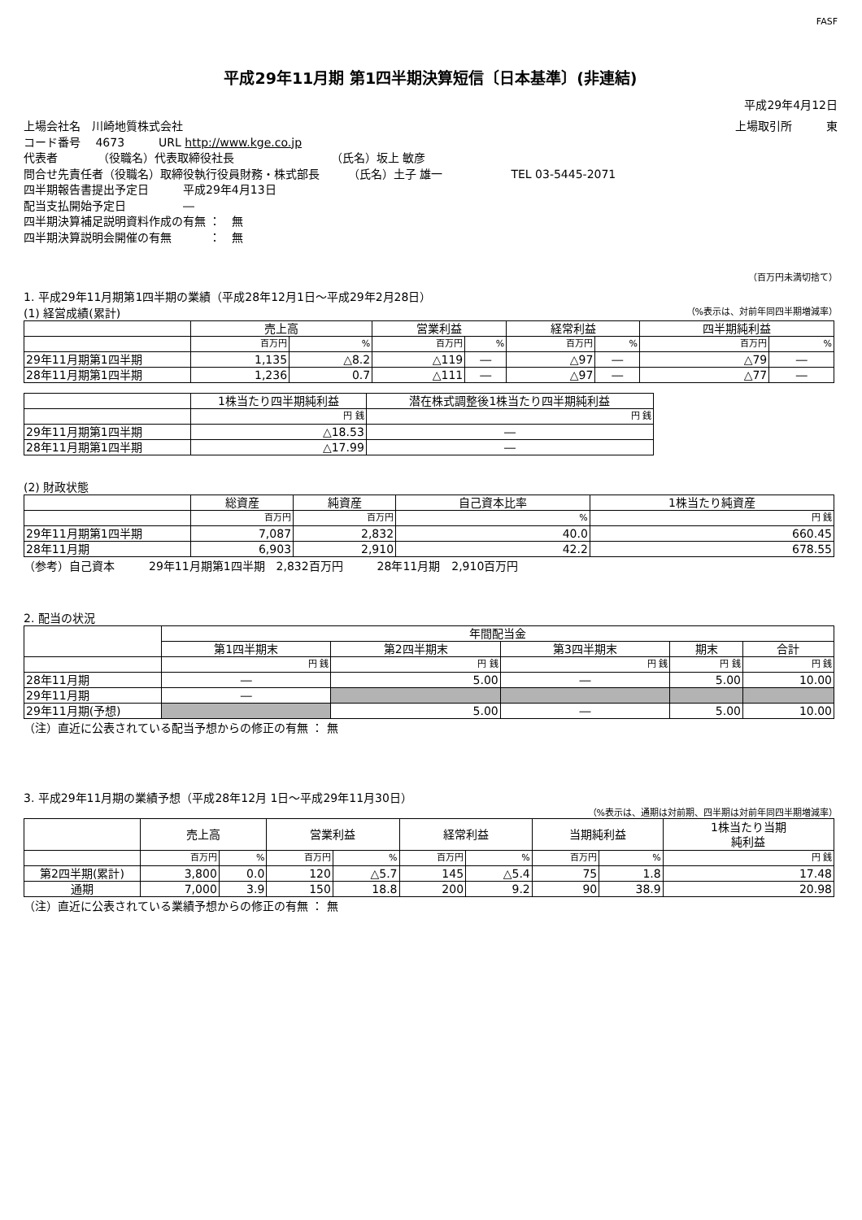FASF
平成29年11月期 第1四半期決算短信〔日本基準〕(非連結)
平成29年4月12日
上場会社名　川崎地質株式会社 上場取引所　　　東
コード番号　 4673　　　URL http://www.kge.co.jp
代表者　　　　（役職名）代表取締役社長　　　　　　　　　（氏名）坂上 敏彦
問合せ先責任者（役職名）取締役執行役員財務・株式部長　　　（氏名）土子 雄一　　　　　　TEL 03-5445-2071
四半期報告書提出予定日　　　平成29年4月13日
配当支払開始予定日　　　　　―
四半期決算補足説明資料作成の有無 ：　無
四半期決算説明会開催の有無　　　 ：　無
（百万円未満切捨て）
1. 平成29年11月期第1四半期の業績（平成28年12月1日～平成29年2月28日）
(1) 経営成績(累計) （%表示は、対前年同四半期増減率）
| | 売上高 | | 営業利益 | | 経常利益 | | 四半期純利益 | |
| --- | --- | --- | --- | --- | --- | --- | --- | --- |
| | 百万円 | % | 百万円 | % | 百万円 | % | 百万円 | % |
| 29年11月期第1四半期 | 1,135 | △8.2 | △119 | ― | △97 | ― | △79 | ― |
| 28年11月期第1四半期 | 1,236 | 0.7 | △111 | ― | △97 | ― | △77 | ― |
| | 1株当たり四半期純利益 | 潜在株式調整後1株当たり四半期純利益 |
| --- | --- | --- |
| | 円 銭 | 円 銭 |
| 29年11月期第1四半期 | △18.53 | ― |
| 28年11月期第1四半期 | △17.99 | ― |
(2) 財政状態
| | 総資産 | 純資産 | 自己資本比率 | 1株当たり純資産 |
| --- | --- | --- | --- | --- |
| | 百万円 | 百万円 | % | 円 銭 |
| 29年11月期第1四半期 | 7,087 | 2,832 | 40.0 | 660.45 |
| 28年11月期 | 6,903 | 2,910 | 42.2 | 678.55 |
（参考）自己資本　　　29年11月期第1四半期　2,832百万円　　　28年11月期　2,910百万円
2. 配当の状況
| | 年間配当金 | | | | |
| --- | --- | --- | --- | --- | --- |
| | 第1四半期末 | 第2四半期末 | 第3四半期末 | 期末 | 合計 |
| | 円 銭 | 円 銭 | 円 銭 | 円 銭 | 円 銭 |
| 28年11月期 | ― | 5.00 | ― | 5.00 | 10.00 |
| 29年11月期 | ― | | | | |
| 29年11月期(予想) | | 5.00 | ― | 5.00 | 10.00 |
（注）直近に公表されている配当予想からの修正の有無 ： 無
3. 平成29年11月期の業績予想（平成28年12月 1日～平成29年11月30日）
（%表示は、通期は対前期、四半期は対前年同四半期増減率）
| | 売上高 | | 営業利益 | | 経常利益 | | 当期純利益 | | 1株当たり当期 純利益 |
| --- | --- | --- | --- | --- | --- | --- | --- | --- | --- |
| | 百万円 | % | 百万円 | % | 百万円 | % | 百万円 | % | 円 銭 |
| 第2四半期(累計) | 3,800 | 0.0 | 120 | △5.7 | 145 | △5.4 | 75 | 1.8 | 17.48 |
| 通期 | 7,000 | 3.9 | 150 | 18.8 | 200 | 9.2 | 90 | 38.9 | 20.98 |
（注）直近に公表されている業績予想からの修正の有無 ： 無